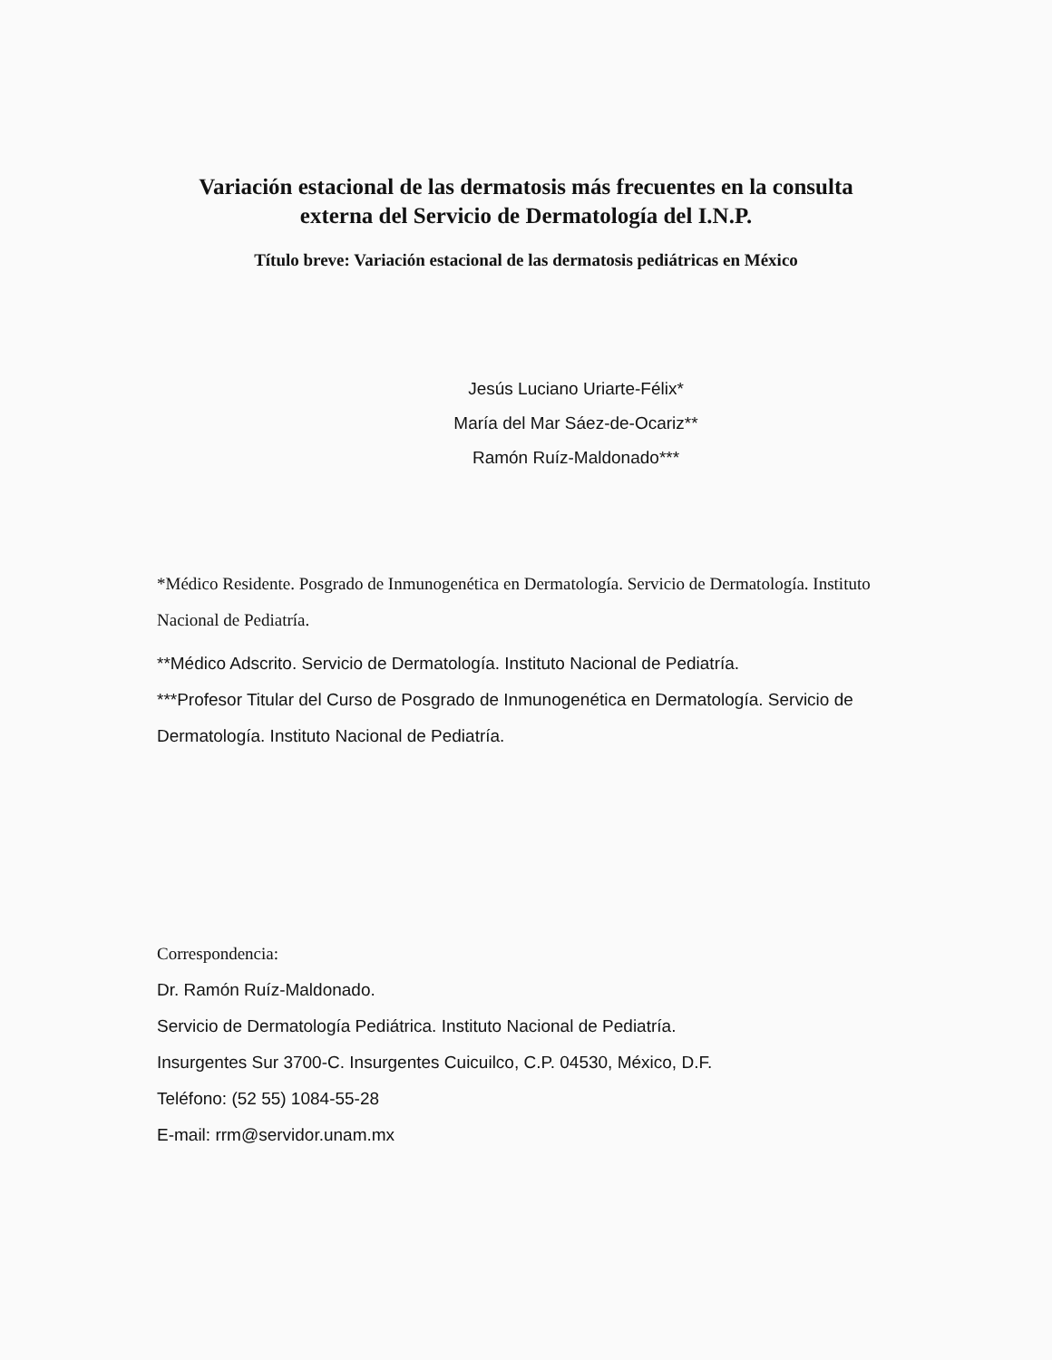Variación estacional de las dermatosis más frecuentes en la consulta
externa del Servicio de Dermatología del I.N.P.
Título breve: Variación estacional de las dermatosis pediátricas en México
Jesús Luciano Uriarte-Félix*
María del Mar Sáez-de-Ocariz**
Ramón Ruíz-Maldonado***
*Médico Residente. Posgrado de Inmunogenética en Dermatología. Servicio de Dermatología. Instituto Nacional de Pediatría.
**Médico Adscrito. Servicio de Dermatología. Instituto Nacional de Pediatría.
***Profesor Titular del Curso de Posgrado de Inmunogenética en Dermatología. Servicio de Dermatología. Instituto Nacional de Pediatría.
Correspondencia:
Dr. Ramón Ruíz-Maldonado.
Servicio de Dermatología Pediátrica. Instituto Nacional de Pediatría.
Insurgentes Sur 3700-C. Insurgentes Cuicuilco, C.P. 04530, México, D.F.
Teléfono: (52 55) 1084-55-28
E-mail: rrm@servidor.unam.mx